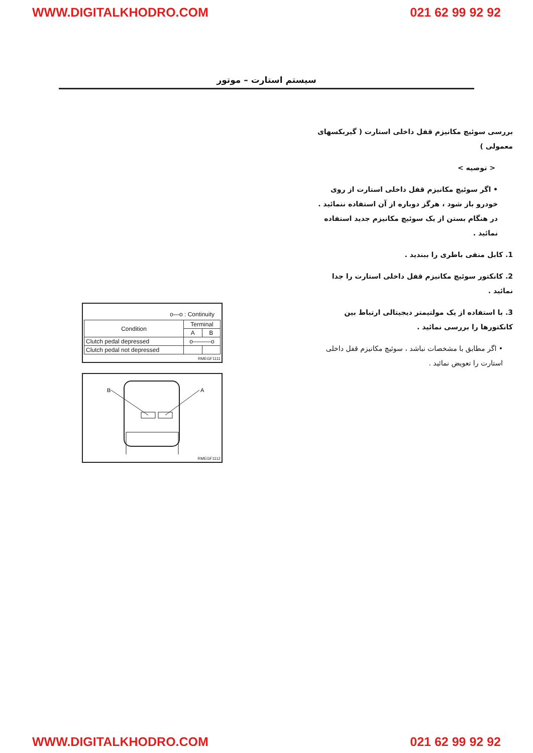WWW.DIGITALKHODRO.COM 021 62 99 92 92
سیستم استارت – موتور
o—o : Continuity
| Condition | Terminal | |
| --- | --- | --- |
| | A | B |
| Clutch pedal depressed | o———o | |
| Clutch pedal not depressed | | |
RMEGF1111
B
A
RMEGF1112
بررسی سوئیچ مکانیزم قفل داخلی استارت ( گیربکسهای معمولی )
< توصیه >
• اگر سوئیچ مکانیزم قفل داخلی استارت از روی خودرو باز شود ، هرگز دوباره از آن استفاده ننمائید . در هنگام بستن از یک سوئیچ مکانیزم جدید استفاده نمائید .
1. کابل منفی باطری را ببندید .
2. کانکتور سوئیچ مکانیزم قفل داخلی استارت را جدا نمائید .
3. با استفاده از یک مولتیمتر دیجیتالی ارتباط بین کانکتورها را بررسی نمائید .
• اگر مطابق با مشخصات نباشد ، سوئیچ مکانیزم قفل داخلی استارت را تعویض نمائید .
WWW.DIGITALKHODRO.COM 021 62 99 92 92